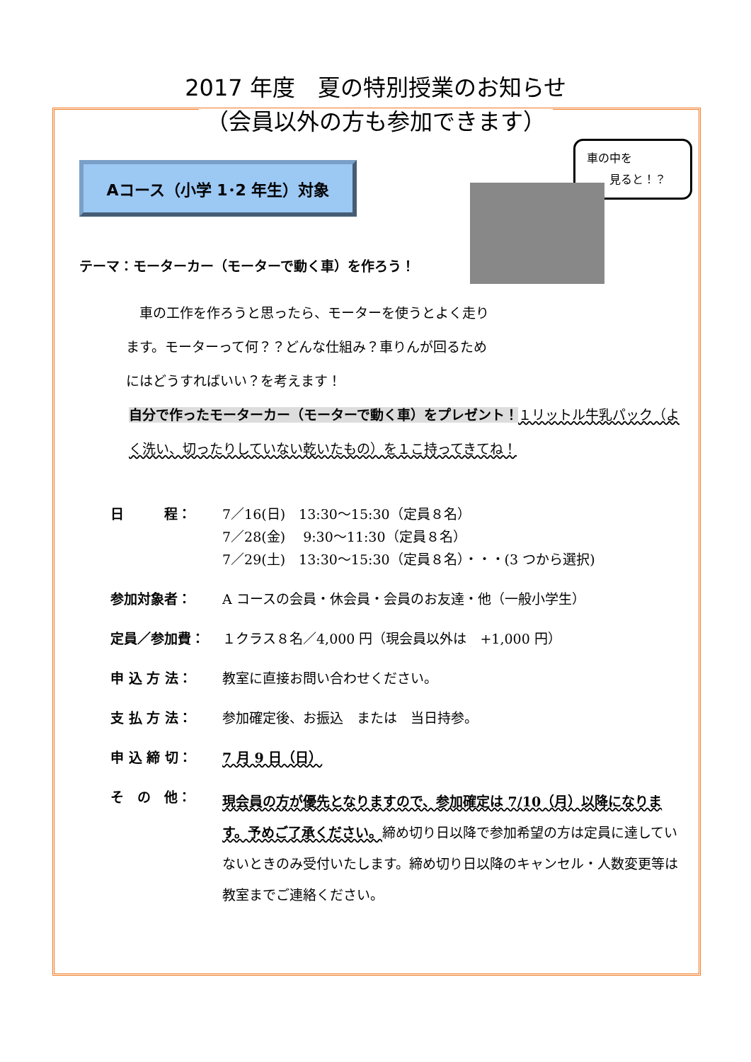2017 年度　夏の特別授業のお知らせ
（会員以外の方も参加できます）
車の中を
　　見ると！？
Aコース（小学 1･2 年生）対象
テーマ：モーターカー（モーターで動く車）を作ろう！
　車の工作を作ろうと思ったら、モーターを使うとよく走ります。モーターって何？？どんな仕組み？車りんが回るためにはどうすればいい？を考えます！
自分で作ったモーターカー（モーターで動く車）をプレゼント！１リットル牛乳パック（よく洗い、切ったりしていない乾いたもの）を１こ持ってきてね！
| 日 程： | 7／16(日) 13:30～15:30（定員８名） 7／28(金) 9:30～11:30（定員８名） 7／29(土) 13:30～15:30（定員８名）・・・(3 つから選択) |
| 参加対象者： | A コースの会員・休会員・会員のお友達・他（一般小学生） |
| 定員／参加費： | １クラス８名／4,000 円（現会員以外は +1,000 円） |
| 申 込 方 法： | 教室に直接お問い合わせください。 |
| 支 払 方 法： | 参加確定後、お振込 または 当日持参。 |
| 申 込 締 切： | 7 月 9 日（日） |
| そ の 他： | 現会員の方が優先となりますので、参加確定は 7/10（月）以降になります。予めご了承ください。 締め切り日以降で参加希望の方は定員に達していないときのみ受付いたします。締め切り日以降のキャンセル・人数変更等は教室までご連絡ください。 |